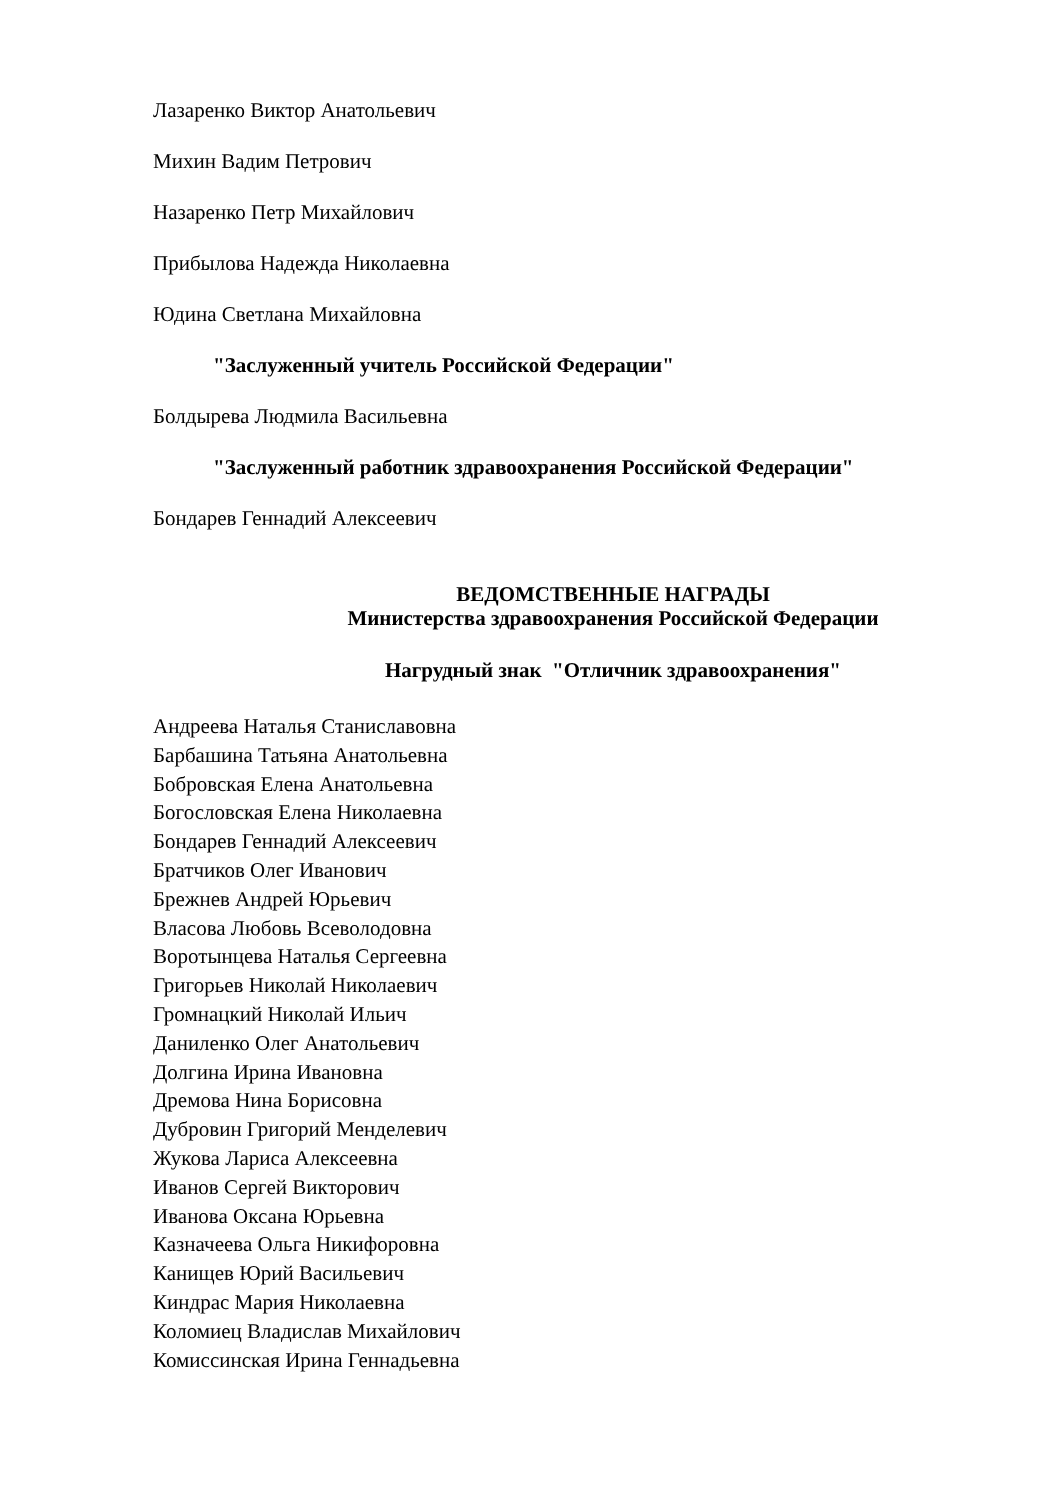Лазаренко Виктор Анатольевич
Михин Вадим Петрович
Назаренко Петр Михайлович
Прибылова Надежда Николаевна
Юдина Светлана Михайловна
"Заслуженный учитель Российской Федерации"
Болдырева Людмила Васильевна
"Заслуженный работник здравоохранения Российской Федерации"
Бондарев Геннадий Алексеевич
ВЕДОМСТВЕННЫЕ НАГРАДЫ
Министерства здравоохранения Российской Федерации
Нагрудный знак "Отличник здравоохранения"
Андреева Наталья Станиславовна
Барбашина Татьяна Анатольевна
Бобровская Елена Анатольевна
Богословская Елена Николаевна
Бондарев Геннадий Алексеевич
Братчиков Олег Иванович
Брежнев Андрей Юрьевич
Власова Любовь Всеволодовна
Воротынцева Наталья Сергеевна
Григорьев Николай Николаевич
Громнацкий Николай Ильич
Даниленко Олег Анатольевич
Долгина Ирина Ивановна
Дремова Нина Борисовна
Дубровин Григорий Менделевич
Жукова Лариса Алексеевна
Иванов Сергей Викторович
Иванова Оксана Юрьевна
Казначеева Ольга Никифоровна
Канищев Юрий Васильевич
Киндрас Мария Николаевна
Коломиец Владислав Михайлович
Комиссинская Ирина Геннадьевна